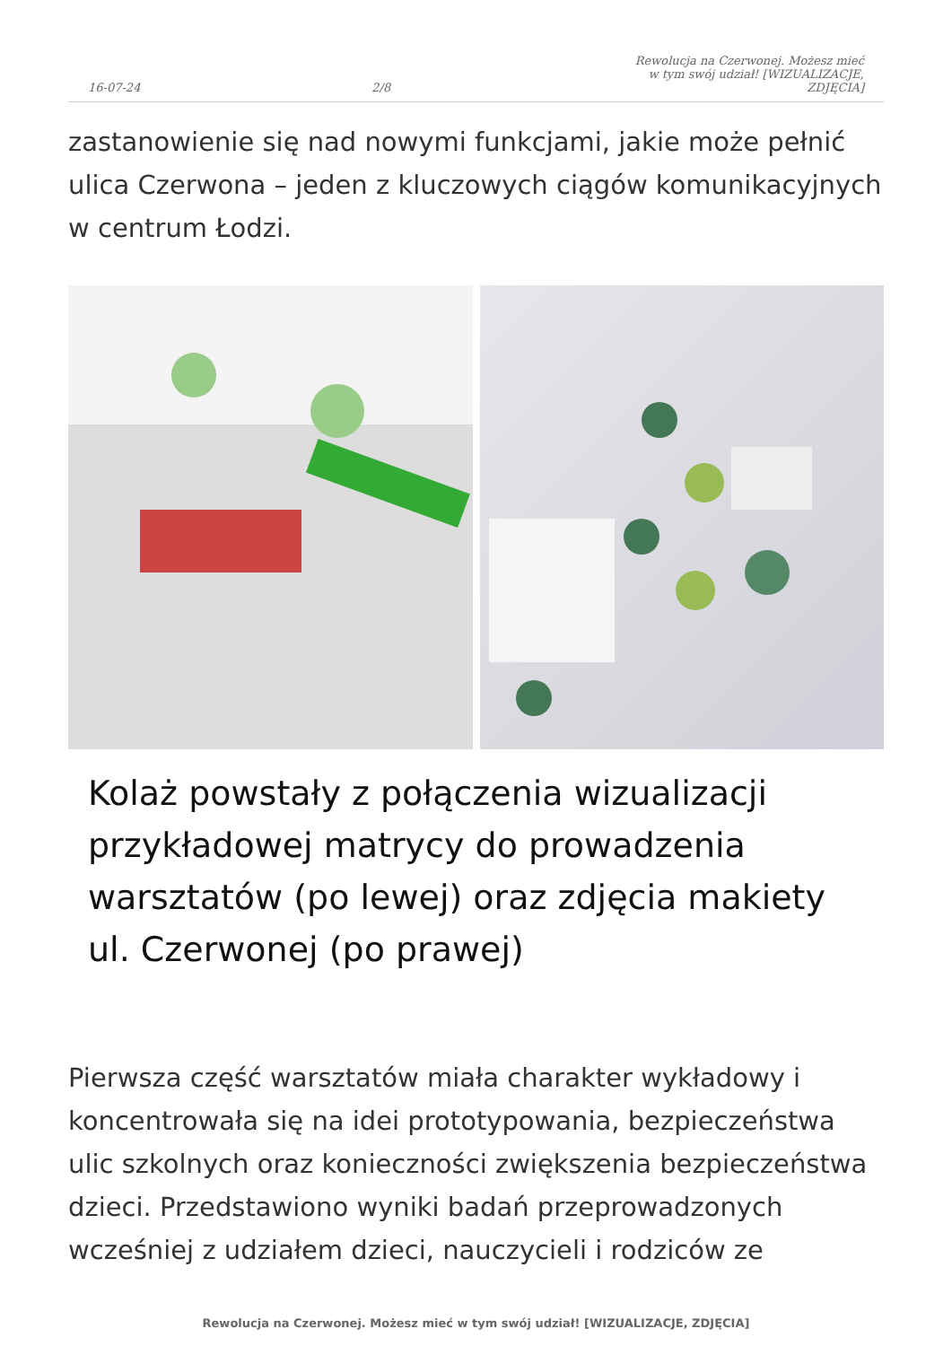16-07-24 2/8 Rewolucja na Czerwonej. Możesz mieć w tym swój udział! [WIZUALIZACJE, ZDJĘCIA]
zastanowienie się nad nowymi funkcjami, jakie może pełnić ulica Czerwona – jeden z kluczowych ciągów komunikacyjnych w centrum Łodzi.
Kolaż powstały z połączenia wizualizacji przykładowej matrycy do prowadzenia warsztatów (po lewej) oraz zdjęcia makiety ul. Czerwonej (po prawej)
Pierwsza część warsztatów miała charakter wykładowy i koncentrowała się na idei prototypowania, bezpieczeństwa ulic szkolnych oraz konieczności zwiększenia bezpieczeństwa dzieci. Przedstawiono wyniki badań przeprowadzonych wcześniej z udziałem dzieci, nauczycieli i rodziców ze
Rewolucja na Czerwonej. Możesz mieć w tym swój udział! [WIZUALIZACJE, ZDJĘCIA]